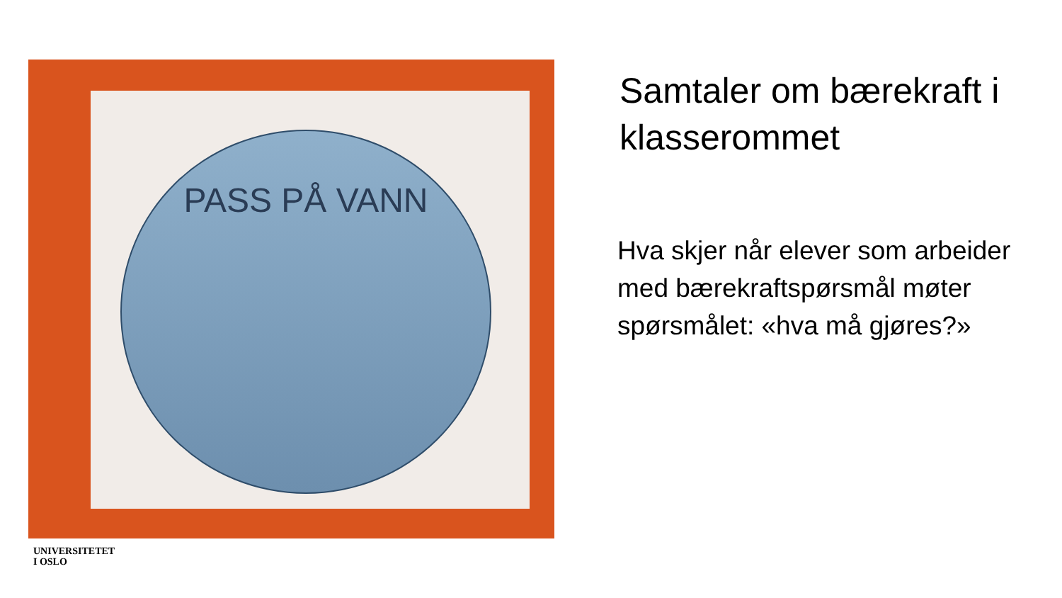PASS PÅ VANN
Samtaler om bærekraft i klasserommet
Hva skjer når elever som arbeider med bærekraftspørsmål møter spørsmålet: «hva må gjøres?»
UNIVERSITETET
I OSLO